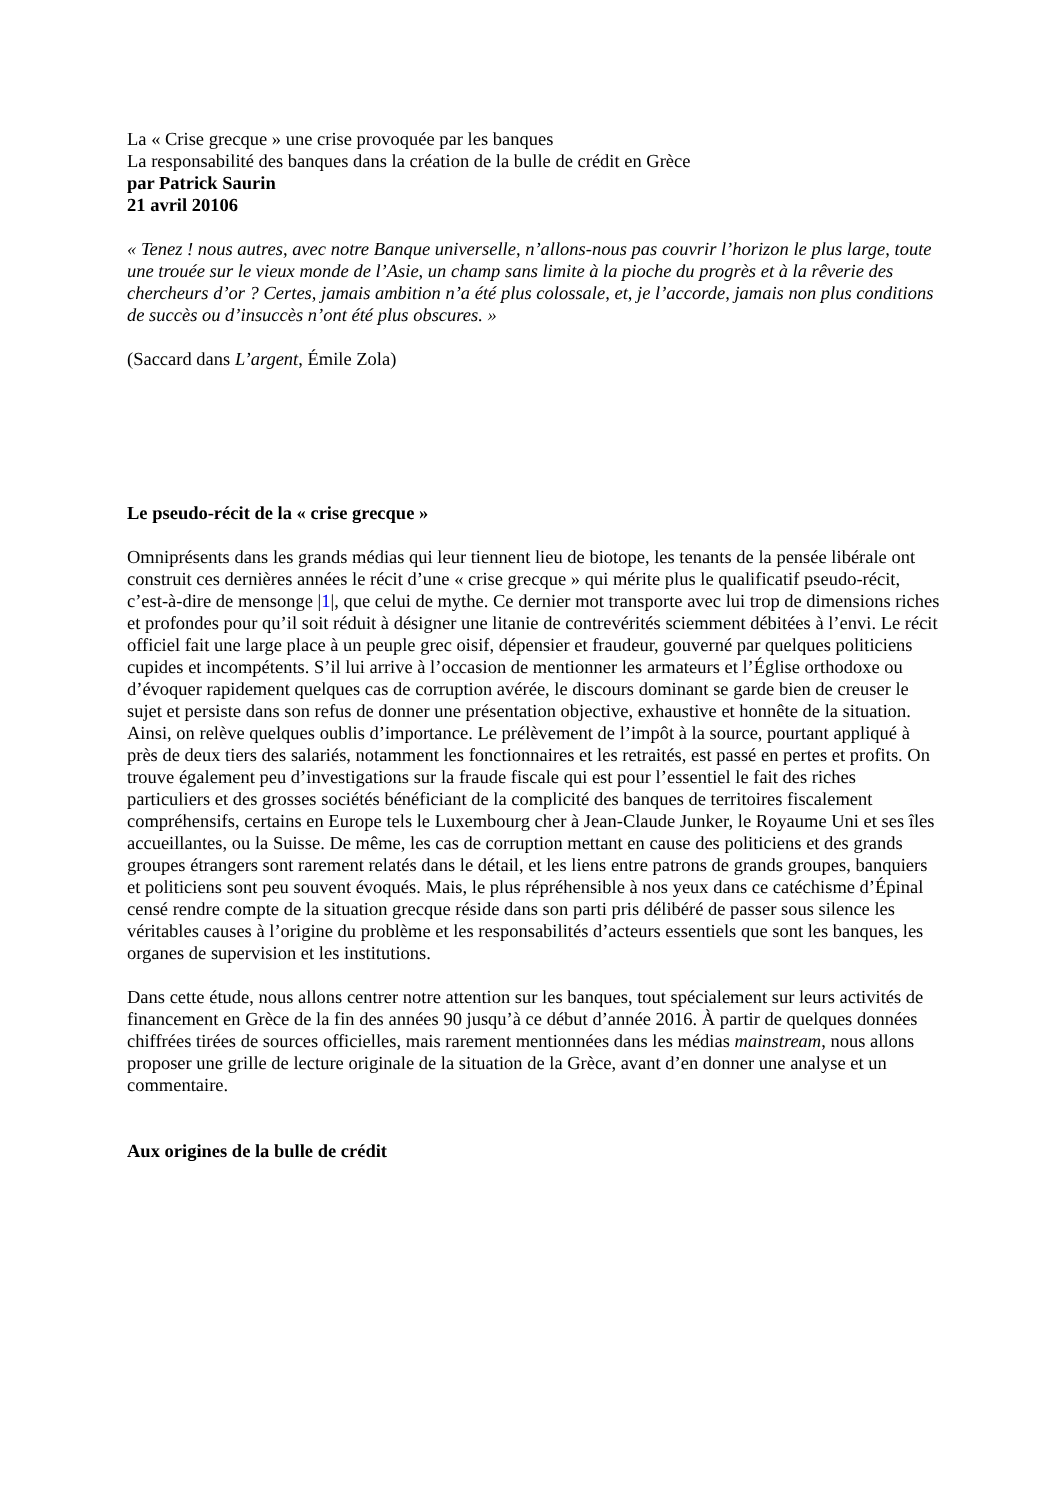La « Crise grecque » une crise provoquée par les banques
La responsabilité des banques dans la création de la bulle de crédit en Grèce
par Patrick Saurin
21 avril 20106
« Tenez ! nous autres, avec notre Banque universelle, n’allons-nous pas couvrir l’horizon le plus large, toute une trouée sur le vieux monde de l’Asie, un champ sans limite à la pioche du progrès et à la rêverie des chercheurs d’or ? Certes, jamais ambition n’a été plus colossale, et, je l’accorde, jamais non plus conditions de succès ou d’insuccès n’ont été plus obscures. »
(Saccard dans L’argent, Émile Zola)
Le pseudo-récit de la « crise grecque »
Omniprésents dans les grands médias qui leur tiennent lieu de biotope, les tenants de la pensée libérale ont construit ces dernières années le récit d’une « crise grecque » qui mérite plus le qualificatif pseudo-récit, c’est-à-dire de mensonge |1|, que celui de mythe. Ce dernier mot transporte avec lui trop de dimensions riches et profondes pour qu’il soit réduit à désigner une litanie de contrevérités sciemment débitées à l’envi. Le récit officiel fait une large place à un peuple grec oisif, dépensier et fraudeur, gouverné par quelques politiciens cupides et incompétents. S’il lui arrive à l’occasion de mentionner les armateurs et l’Église orthodoxe ou d’évoquer rapidement quelques cas de corruption avérée, le discours dominant se garde bien de creuser le sujet et persiste dans son refus de donner une présentation objective, exhaustive et honnête de la situation. Ainsi, on relève quelques oublis d’importance. Le prélèvement de l’impôt à la source, pourtant appliqué à près de deux tiers des salariés, notamment les fonctionnaires et les retraités, est passé en pertes et profits. On trouve également peu d’investigations sur la fraude fiscale qui est pour l’essentiel le fait des riches particuliers et des grosses sociétés bénéficiant de la complicité des banques de territoires fiscalement compréhensifs, certains en Europe tels le Luxembourg cher à Jean-Claude Junker, le Royaume Uni et ses îles accueillantes, ou la Suisse. De même, les cas de corruption mettant en cause des politiciens et des grands groupes étrangers sont rarement relatés dans le détail, et les liens entre patrons de grands groupes, banquiers et politiciens sont peu souvent évoqués. Mais, le plus répréhensible à nos yeux dans ce catéchisme d’Épinal censé rendre compte de la situation grecque réside dans son parti pris délibéré de passer sous silence les véritables causes à l’origine du problème et les responsabilités d’acteurs essentiels que sont les banques, les organes de supervision et les institutions.
Dans cette étude, nous allons centrer notre attention sur les banques, tout spécialement sur leurs activités de financement en Grèce de la fin des années 90 jusqu’à ce début d’année 2016. À partir de quelques données chiffrées tirées de sources officielles, mais rarement mentionnées dans les médias mainstream, nous allons proposer une grille de lecture originale de la situation de la Grèce, avant d’en donner une analyse et un commentaire.
Aux origines de la bulle de crédit